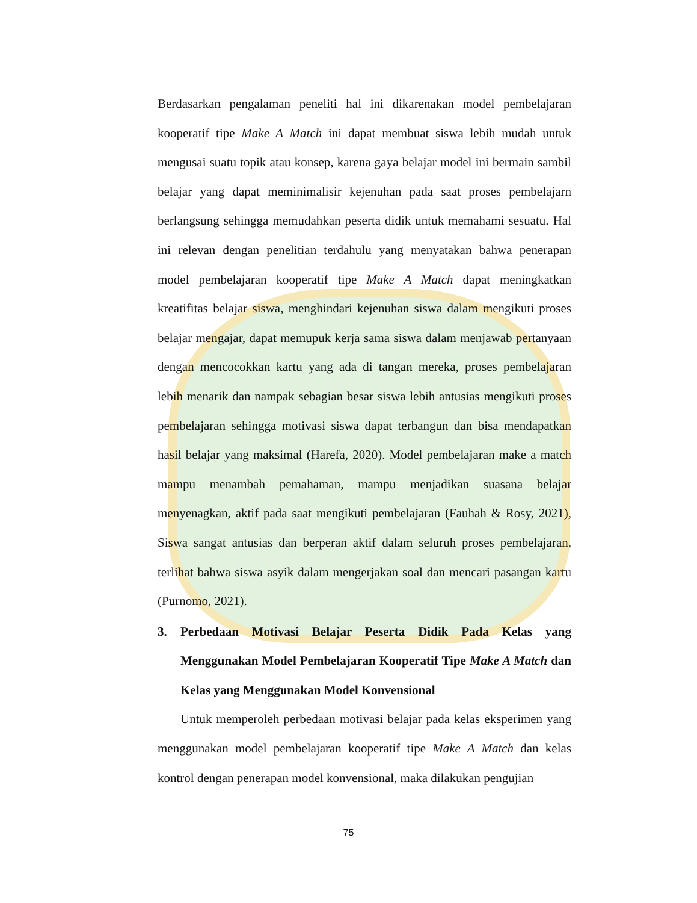Berdasarkan pengalaman peneliti hal ini dikarenakan model pembelajaran kooperatif tipe Make A Match ini dapat membuat siswa lebih mudah untuk mengusai suatu topik atau konsep, karena gaya belajar model ini bermain sambil belajar yang dapat meminimalisir kejenuhan pada saat proses pembelajarn berlangsung sehingga memudahkan peserta didik untuk memahami sesuatu. Hal ini relevan dengan penelitian terdahulu yang menyatakan bahwa penerapan model pembelajaran kooperatif tipe Make A Match dapat meningkatkan kreatifitas belajar siswa, menghindari kejenuhan siswa dalam mengikuti proses belajar mengajar, dapat memupuk kerja sama siswa dalam menjawab pertanyaan dengan mencocokkan kartu yang ada di tangan mereka, proses pembelajaran lebih menarik dan nampak sebagian besar siswa lebih antusias mengikuti proses pembelajaran sehingga motivasi siswa dapat terbangun dan bisa mendapatkan hasil belajar yang maksimal (Harefa, 2020). Model pembelajaran make a match mampu menambah pemahaman, mampu menjadikan suasana belajar menyenagkan, aktif pada saat mengikuti pembelajaran (Fauhah & Rosy, 2021), Siswa sangat antusias dan berperan aktif dalam seluruh proses pembelajaran, terlihat bahwa siswa asyik dalam mengerjakan soal dan mencari pasangan kartu (Purnomo, 2021).
3. Perbedaan Motivasi Belajar Peserta Didik Pada Kelas yang Menggunakan Model Pembelajaran Kooperatif Tipe Make A Match dan Kelas yang Menggunakan Model Konvensional
Untuk memperoleh perbedaan motivasi belajar pada kelas eksperimen yang menggunakan model pembelajaran kooperatif tipe Make A Match dan kelas kontrol dengan penerapan model konvensional, maka dilakukan pengujian
75